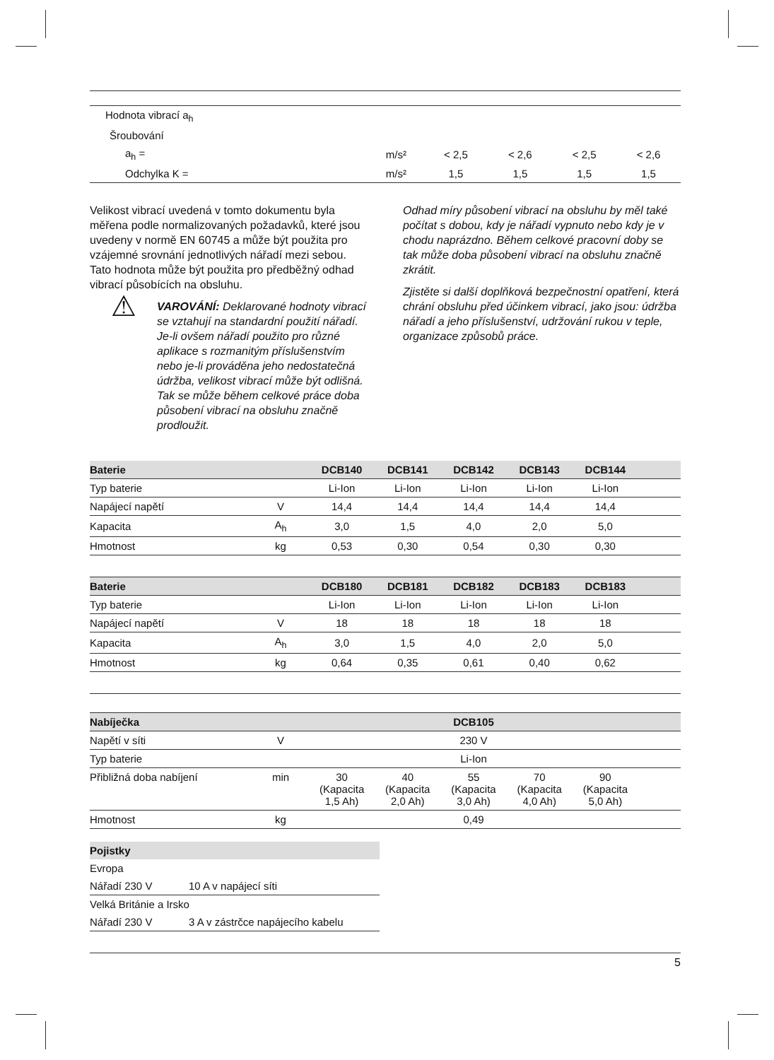| Hodnota vibrací a<sub>h</sub> | | | | | |
| Šroubování | | | | | |
| a<sub>h</sub> = | m/s² | < 2,5 | < 2,6 | < 2,5 | < 2,6 |
| Odchylka K = | m/s² | 1,5 | 1,5 | 1,5 | 1,5 |
Velikost vibrací uvedená v tomto dokumentu byla měřena podle normalizovaných požadavků, které jsou uvedeny v normě EN 60745 a může být použita pro vzájemné srovnání jednotlivých nářadí mezi sebou. Tato hodnota může být použita pro předběžný odhad vibrací působících na obsluhu.
⚠
VAROVÁNÍ: Deklarované hodnoty vibrací se vztahují na standardní použití nářadí. Je-li ovšem nářadí použito pro různé aplikace s rozmanitým příslušenstvím nebo je-li prováděna jeho nedostatečná údržba, velikost vibrací může být odlišná. Tak se může během celkové práce doba působení vibrací na obsluhu značně prodloužit.
Odhad míry působení vibrací na obsluhu by měl také počítat s dobou, kdy je nářadí vypnuto nebo kdy je v chodu naprázdno. Během celkové pracovní doby se tak může doba působení vibrací na obsluhu značně zkrátit.
Zjistěte si další doplňková bezpečnostní opatření, která chrání obsluhu před účinkem vibrací, jako jsou: údržba nářadí a jeho příslušenství, udržování rukou v teple, organizace způsobů práce.
| Baterie | | DCB140 | DCB141 | DCB142 | DCB143 | DCB144 | |
| --- | --- | --- | --- | --- | --- | --- | --- |
| Typ baterie | | Li-Ion | Li-Ion | Li-Ion | Li-Ion | Li-Ion | |
| Napájecí napětí | V | 14,4 | 14,4 | 14,4 | 14,4 | 14,4 | |
| Kapacita | A<sub>h</sub> | 3,0 | 1,5 | 4,0 | 2,0 | 5,0 | |
| Hmotnost | kg | 0,53 | 0,30 | 0,54 | 0,30 | 0,30 | |
| Baterie | | DCB180 | DCB181 | DCB182 | DCB183 | DCB183 | |
| --- | --- | --- | --- | --- | --- | --- | --- |
| Typ baterie | | Li-Ion | Li-Ion | Li-Ion | Li-Ion | Li-Ion | |
| Napájecí napětí | V | 18 | 18 | 18 | 18 | 18 | |
| Kapacita | A<sub>h</sub> | 3,0 | 1,5 | 4,0 | 2,0 | 5,0 | |
| Hmotnost | kg | 0,64 | 0,35 | 0,61 | 0,40 | 0,62 | |
| Nabíječka | | | | DCB105 | | | |
| --- | --- | --- | --- | --- | --- | --- | --- |
| Napětí v síti | V | 230 V | | | | | |
| Typ baterie | | Li-Ion | | | | | |
| Přibližná doba nabíjení | min | 30 (Kapacita 1,5 Ah) | 40 (Kapacita 2,0 Ah) | 55 (Kapacita 3,0 Ah) | 70 (Kapacita 4,0 Ah) | 90 (Kapacita 5,0 Ah) | |
| Hmotnost | kg | 0,49 | | | | | |
| Pojistky | |
| --- | --- |
| Evropa | |
| Nářadí 230 V | 10 A v napájecí síti |
| Velká Británie a Irsko | |
| Nářadí 230 V | 3 A v zástrčce napájecího kabelu |
5